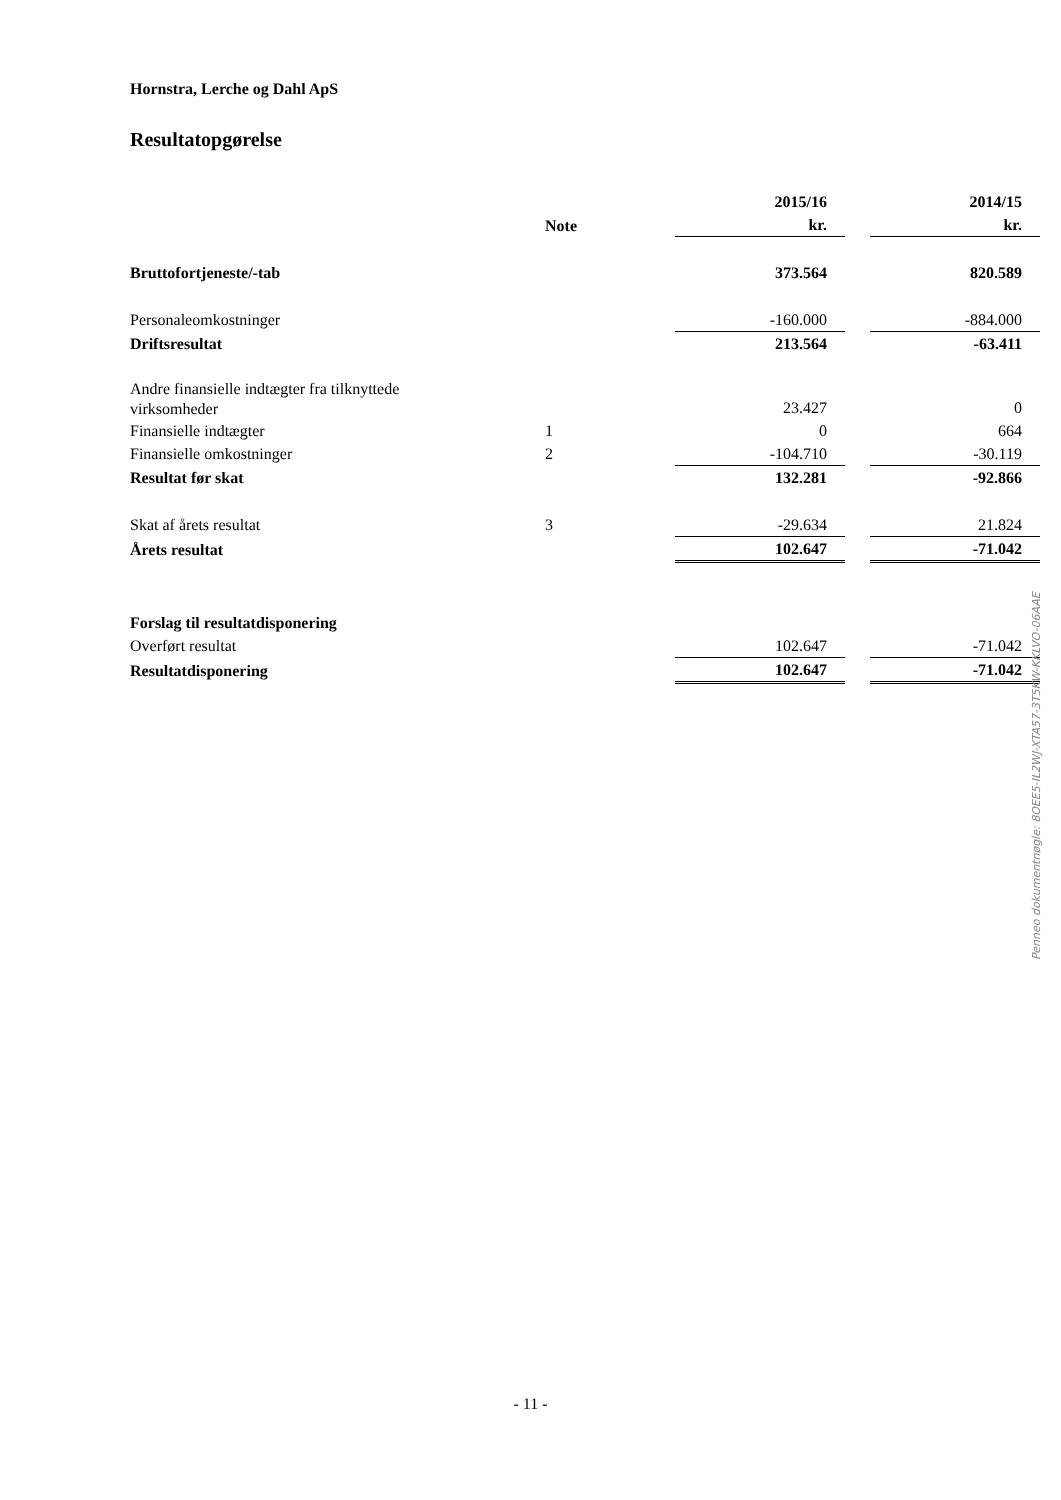Hornstra, Lerche og Dahl ApS
Resultatopgørelse
| | Note | | 2015/16 kr. | | 2014/15 kr. |
| --- | --- | --- | --- | --- | --- |
| Bruttofortjeneste/-tab | | | 373.564 | | 820.589 |
| Personaleomkostninger | | | -160.000 | | -884.000 |
| Driftsresultat | | | 213.564 | | -63.411 |
| Andre finansielle indtægter fra tilknyttede virksomheder | | | 23.427 | | 0 |
| Finansielle indtægter | 1 | | 0 | | 664 |
| Finansielle omkostninger | 2 | | -104.710 | | -30.119 |
| Resultat før skat | | | 132.281 | | -92.866 |
| Skat af årets resultat | 3 | | -29.634 | | 21.824 |
| Årets resultat | | | 102.647 | | -71.042 |
| Forslag til resultatdisponering | | | | | |
| Overført resultat | | | 102.647 | | -71.042 |
| Resultatdisponering | | | 102.647 | | -71.042 |
- 11 -
Penneo dokumentnøgle: 8OEE5-IL2WJ-XTA57-3T5KW-KKLVO-06AAE